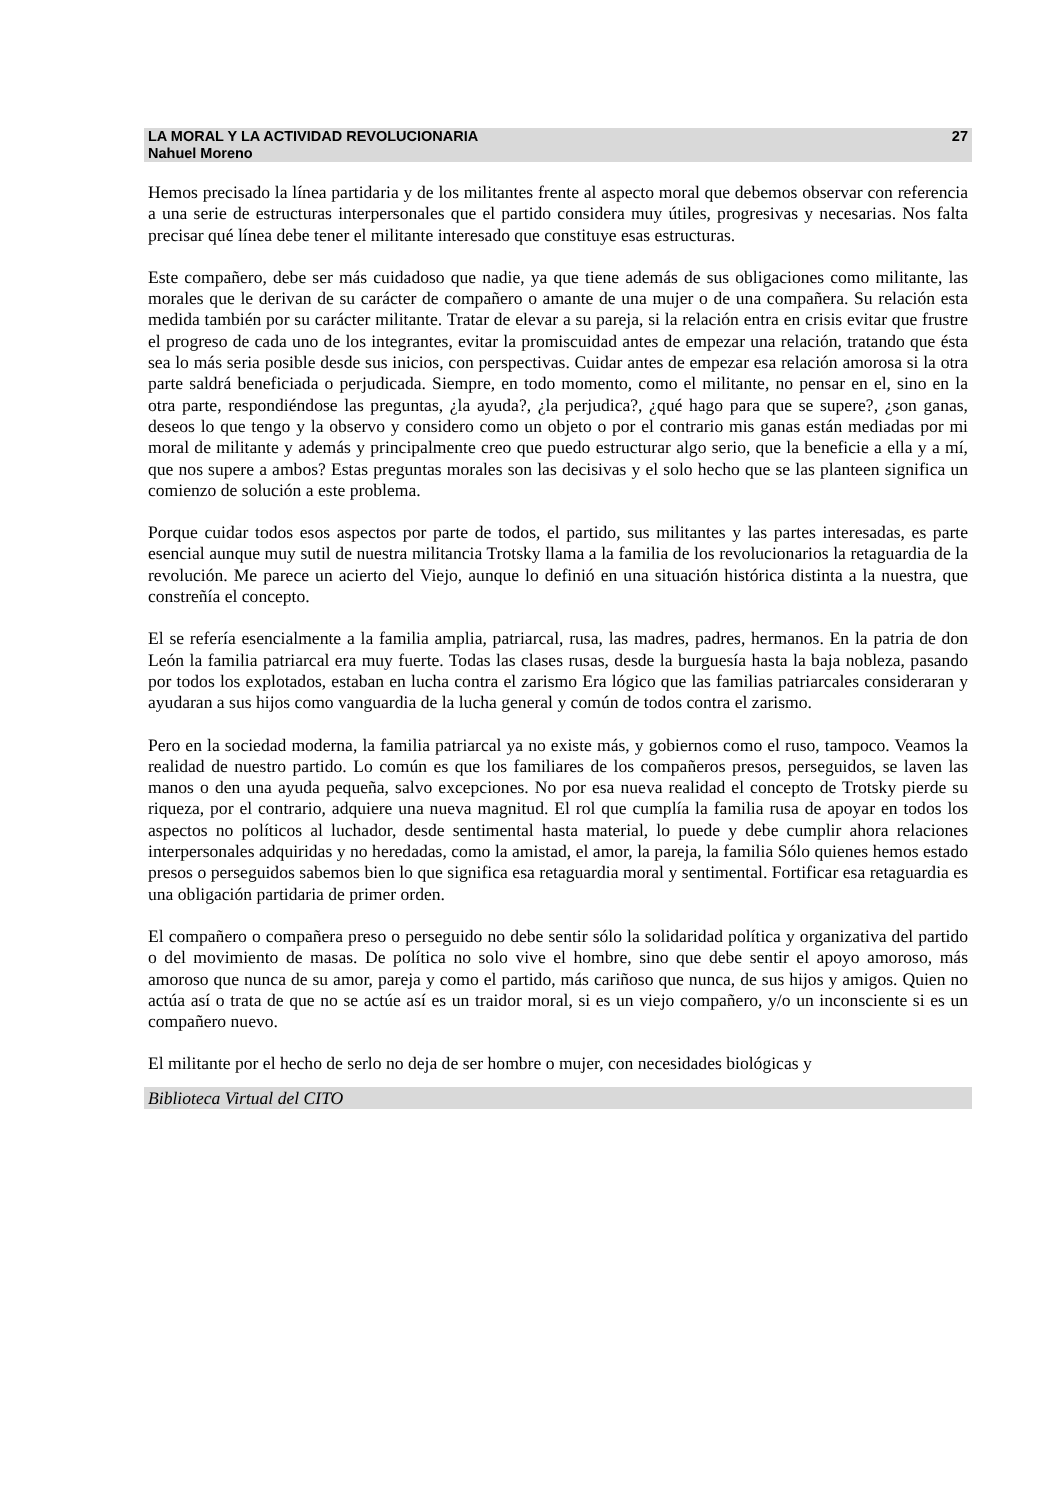LA MORAL Y LA ACTIVIDAD REVOLUCIONARIA
Nahuel Moreno
27
Hemos precisado la línea partidaria y de los militantes frente al aspecto moral que debemos observar con referencia a una serie de estructuras interpersonales que el partido considera muy útiles, progresivas y necesarias. Nos falta precisar qué línea debe tener el militante interesado que constituye esas estructuras.
Este compañero, debe ser más cuidadoso que nadie, ya que tiene además de sus obligaciones como militante, las morales que le derivan de su carácter de compañero o amante de una mujer o de una compañera. Su relación esta medida también por su carácter militante. Tratar de elevar a su pareja, si la relación entra en crisis evitar que frustre el progreso de cada uno de los integrantes, evitar la promiscuidad antes de empezar una relación, tratando que ésta sea lo más seria posible desde sus inicios, con perspectivas. Cuidar antes de empezar esa relación amorosa si la otra parte saldrá beneficiada o perjudicada. Siempre, en todo momento, como el militante, no pensar en el, sino en la otra parte, respondiéndose las preguntas, ¿la ayuda?, ¿la perjudica?, ¿qué hago para que se supere?, ¿son ganas, deseos lo que tengo y la observo y considero como un objeto o por el contrario mis ganas están mediadas por mi moral de militante y además y principalmente creo que puedo estructurar algo serio, que la beneficie a ella y a mí, que nos supere a ambos? Estas preguntas morales son las decisivas y el solo hecho que se las planteen significa un comienzo de solución a este problema.
Porque cuidar todos esos aspectos por parte de todos, el partido, sus militantes y las partes interesadas, es parte esencial aunque muy sutil de nuestra militancia Trotsky llama a la familia de los revolucionarios la retaguardia de la revolución. Me parece un acierto del Viejo, aunque lo definió en una situación histórica distinta a la nuestra, que constreñía el concepto.
El se refería esencialmente a la familia amplia, patriarcal, rusa, las madres, padres, hermanos. En la patria de don León la familia patriarcal era muy fuerte. Todas las clases rusas, desde la burguesía hasta la baja nobleza, pasando por todos los explotados, estaban en lucha contra el zarismo Era lógico que las familias patriarcales consideraran y ayudaran a sus hijos como vanguardia de la lucha general y común de todos contra el zarismo.
Pero en la sociedad moderna, la familia patriarcal ya no existe más, y gobiernos como el ruso, tampoco. Veamos la realidad de nuestro partido. Lo común es que los familiares de los compañeros presos, perseguidos, se laven las manos o den una ayuda pequeña, salvo excepciones. No por esa nueva realidad el concepto de Trotsky pierde su riqueza, por el contrario, adquiere una nueva magnitud. El rol que cumplía la familia rusa de apoyar en todos los aspectos no políticos al luchador, desde sentimental hasta material, lo puede y debe cumplir ahora relaciones interpersonales adquiridas y no heredadas, como la amistad, el amor, la pareja, la familia Sólo quienes hemos estado presos o perseguidos sabemos bien lo que significa esa retaguardia moral y sentimental. Fortificar esa retaguardia es una obligación partidaria de primer orden.
El compañero o compañera preso o perseguido no debe sentir sólo la solidaridad política y organizativa del partido o del movimiento de masas. De política no solo vive el hombre, sino que debe sentir el apoyo amoroso, más amoroso que nunca de su amor, pareja y como el partido, más cariñoso que nunca, de sus hijos y amigos. Quien no actúa así o trata de que no se actúe así es un traidor moral, si es un viejo compañero, y/o un inconsciente si es un compañero nuevo.
El militante por el hecho de serlo no deja de ser hombre o mujer, con necesidades biológicas y
Biblioteca Virtual del CITO